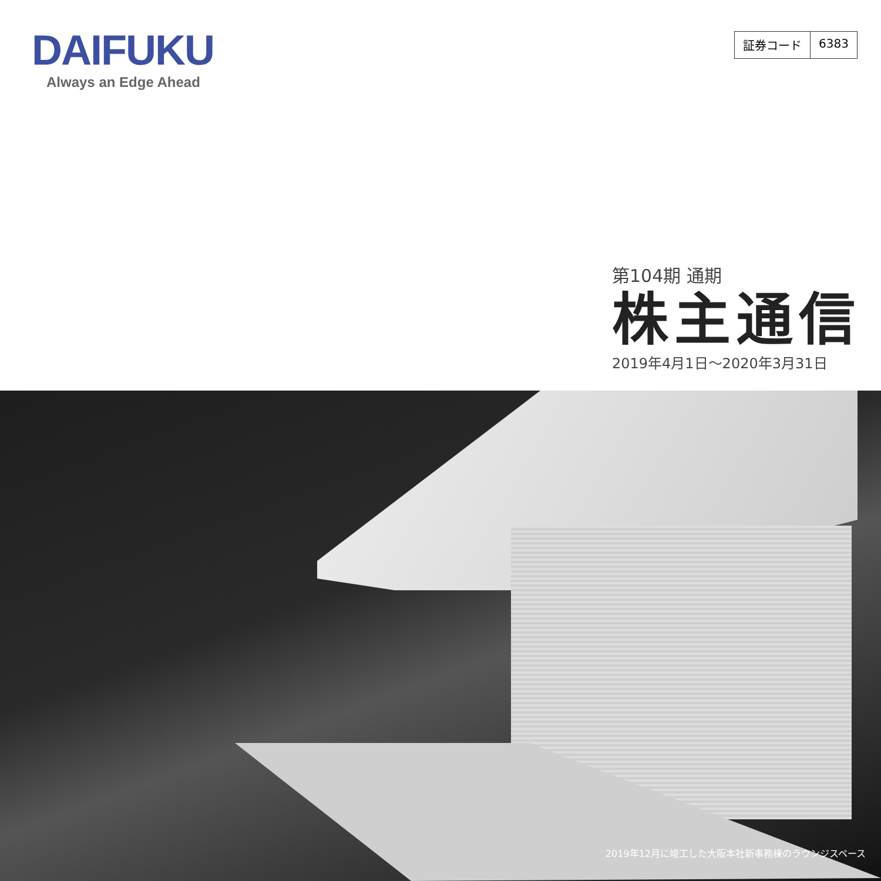DAIFUKU
Always an Edge Ahead
証券コード 6383
第104期 通期
株主通信
2019年4月1日～2020年3月31日
2019年12月に竣工した大阪本社新事務棟のラウンジスペース